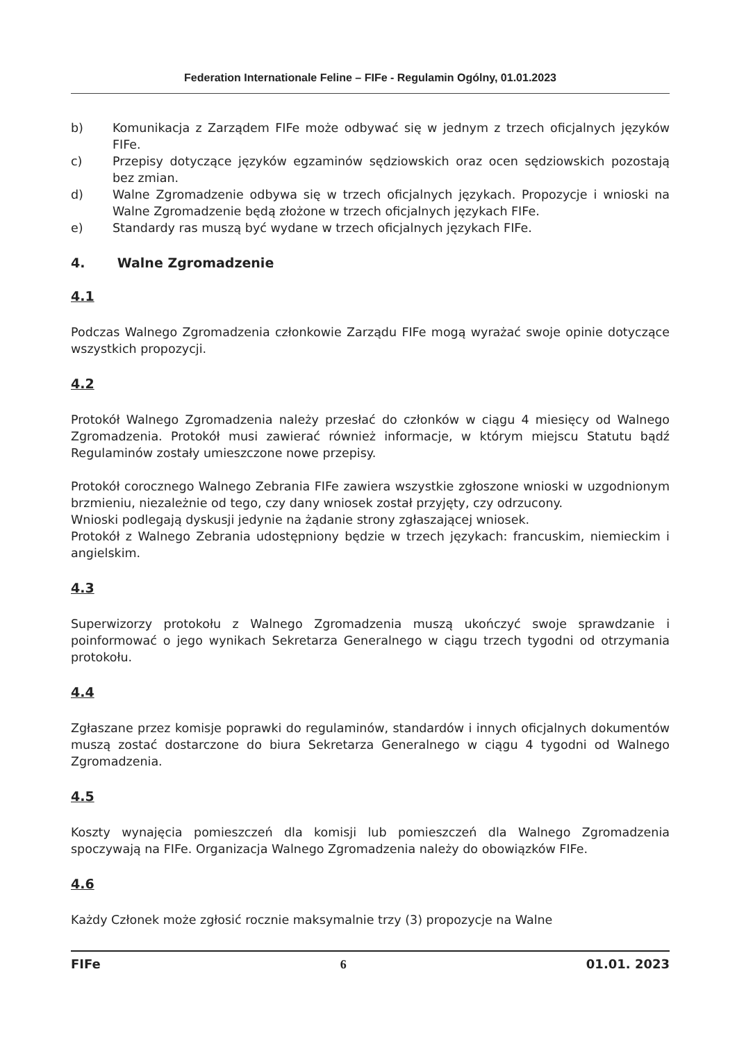Federation Internationale Feline – FIFe - Regulamin Ogólny, 01.01.2023
b) Komunikacja z Zarządem FIFe może odbywać się w jednym z trzech oficjalnych języków FIFe.
c) Przepisy dotyczące języków egzaminów sędziowskich oraz ocen sędziowskich pozostają bez zmian.
d) Walne Zgromadzenie odbywa się w trzech oficjalnych językach. Propozycje i wnioski na Walne Zgromadzenie będą złożone w trzech oficjalnych językach FIFe.
e) Standardy ras muszą być wydane w trzech oficjalnych językach FIFe.
4. Walne Zgromadzenie
4.1
Podczas Walnego Zgromadzenia członkowie Zarządu FIFe mogą wyrażać swoje opinie dotyczące wszystkich propozycji.
4.2
Protokół Walnego Zgromadzenia należy przesłać do członków w ciągu 4 miesięcy od Walnego Zgromadzenia. Protokół musi zawierać również informacje, w którym miejscu Statutu bądź Regulaminów zostały umieszczone nowe przepisy.
Protokół corocznego Walnego Zebrania FIFe zawiera wszystkie zgłoszone wnioski w uzgodnionym brzmieniu, niezależnie od tego, czy dany wniosek został przyjęty, czy odrzucony.
Wnioski podlegają dyskusji jedynie na żądanie strony zgłaszającej wniosek.
Protokół z Walnego Zebrania udostępniony będzie w trzech językach: francuskim, niemieckim i angielskim.
4.3
Superwizorzy protokołu z Walnego Zgromadzenia muszą ukończyć swoje sprawdzanie i poinformować o jego wynikach Sekretarza Generalnego w ciągu trzech tygodni od otrzymania protokołu.
4.4
Zgłaszane przez komisje poprawki do regulaminów, standardów i innych oficjalnych dokumentów muszą zostać dostarczone do biura Sekretarza Generalnego w ciągu 4 tygodni od Walnego Zgromadzenia.
4.5
Koszty wynajęcia pomieszczeń dla komisji lub pomieszczeń dla Walnego Zgromadzenia spoczywają na FIFe. Organizacja Walnego Zgromadzenia należy do obowiązków FIFe.
4.6
Każdy Członek może zgłosić rocznie maksymalnie trzy (3) propozycje na Walne
FIFe 6 01.01. 2023